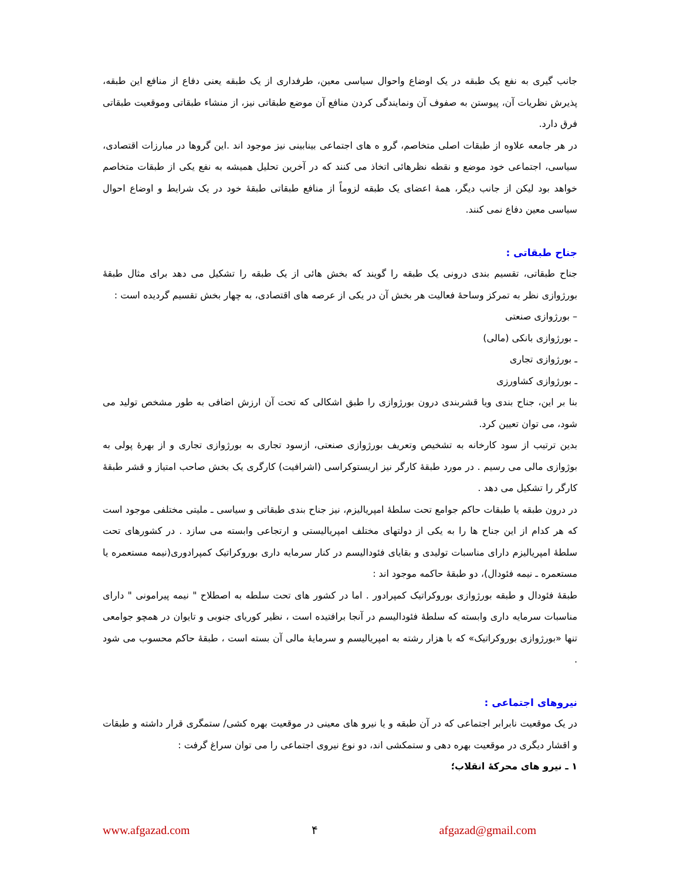جانب گیری به نفع یک طبقه در یک اوضاع واحوال سیاسی معین، طرفداری از یک طبقه یعنی دفاع از منافع این طبقه، پذیرش نظریات آن، پیوستن به صفوف آن ونمایندگی کردن منافع آن موضع طبقاتی نیز، از منشاء طبقاتی وموقعیت طبقاتی فرق دارد.
در هر جامعه علاوه از طبقات اصلی متخاصم، گرو ه های اجتماعی بینابینی نیز موجود اند .این گروها در مبارزات اقتصادی، سیاسی، اجتماعی خود موضع و نقطه نظرهائی اتخاذ می کنند که در آخرین تحلیل همیشه به نفع یکی از طبقات متخاصم خواهد بود لیکن از جانب دیگر، همهٔ اعضای یک طبقه لزوماً از منافع طبقاتی طبقهٔ خود در یک شرایط و اوضاع احوال سیاسی معین دفاع نمی کنند.
جناح طبقاتی :
جناح طبقاتی، تقسیم بندی درونی یک طبقه را گویند که بخش هائی از یک طبقه را تشکیل می دهد برای مثال طبقهٔ بورژوازی نظر به تمرکز وساحهٔ فعالیت هر بخش آن در یکی از عرصه های اقتصادی، به چهار بخش تقسیم گردیده است :
– بورژوازی صنعتی
ـ بورژوازی بانکی (مالی)
ـ بورژوازی تجاری
ـ بورژوازی کشاورزی
بنا بر این، جناح بندی ویا قشربندی درون بورژوازی را طبق اشکالی که تحت آن ارزش اضافی به طور مشخص تولید می شود، می توان تعیین کرد.
بدین ترتیب از سود کارخانه به تشخیص وتعریف بورژوازی صنعتی، ازسود تجاری به بورژوازی تجاری و از بهرهٔ پولی به بوژوازی مالی می رسیم . در مورد طبقهٔ کارگر نیز اریستوکراسی (اشرافیت) کارگری یک بخش صاحب امتیاز و قشر طبقهٔ کارگر را تشکیل می دهد .
در درون طبقه یا طبقات حاکم جوامع تحت سلطهٔ امپریالیزم، نیز جناح بندی طبقاتی و سیاسی ـ ملیتی مختلفی موجود است که هر کدام از این جناح ها را به یکی از دولتهای مختلف امپریالیستی و ارتجاعی وابسته می سازد . در کشورهای تحت سلطهٔ امپریالیزم دارای مناسبات تولیدی و بقایای فئودالیسم در کنار سرمایه داری بوروکراتیک کمپرادوری(نیمه مستعمره یا مستعمره ـ نیمه فئودال)، دو طبقهٔ حاکمه موجود اند :
طبقهٔ فئودال و طبقه بورژوازی بوروکراتیک کمپرادور . اما در کشور های تحت سلطه به اصطلاح " نیمه پیرامونی " دارای مناسبات سرمایه داری وابسته که سلطهٔ فئودالیسم در آنجا برافتیده است ، نظیر کوریای جنوبی و تایوان در همچو جوامعی تنها «بورژوازی بوروکراتیک» که با هزار رشته به امپریالیسم و سرمایهٔ مالی آن بسته است ، طبقهٔ حاکم محسوب می شود .
نیروهای اجتماعی :
در یک موقعیت نابرابر اجتماعی که در آن طبقه و یا نیرو های معینی در موقعیت بهره کشی/ ستمگری قرار داشته و طبقات و اقشار دیگری در موقعیت بهره دهی و ستمکشی اند، دو نوع نیروی اجتماعی را می توان سراغ گرفت :
۱ ـ نیرو های محرکهٔ انقلاب؛
www.afgazad.com ۴ afgazad@gmail.com